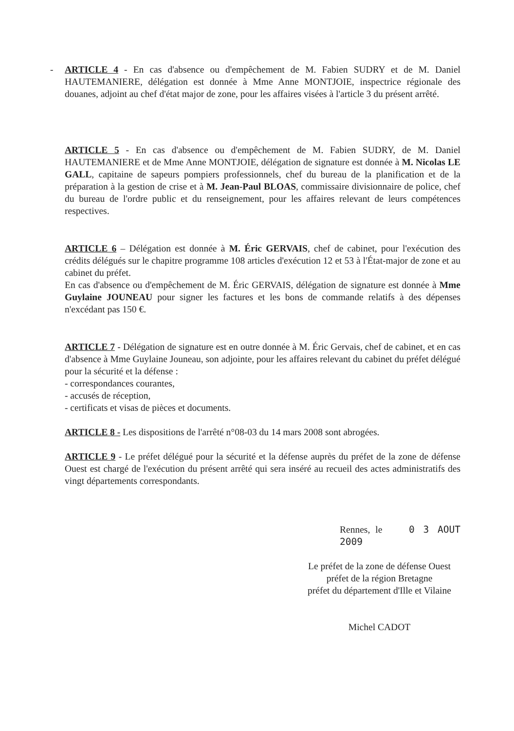- ARTICLE 4 - En cas d'absence ou d'empêchement de M. Fabien SUDRY et de M. Daniel HAUTEMANIERE, délégation est donnée à Mme Anne MONTJOIE, inspectrice régionale des douanes, adjoint au chef d'état major de zone, pour les affaires visées à l'article 3 du présent arrêté.
ARTICLE 5 - En cas d'absence ou d'empêchement de M. Fabien SUDRY, de M. Daniel HAUTEMANIERE et de Mme Anne MONTJOIE, délégation de signature est donnée à M. Nicolas LE GALL, capitaine de sapeurs pompiers professionnels, chef du bureau de la planification et de la préparation à la gestion de crise et à M. Jean-Paul BLOAS, commissaire divisionnaire de police, chef du bureau de l'ordre public et du renseignement, pour les affaires relevant de leurs compétences respectives.
ARTICLE 6 – Délégation est donnée à M. Éric GERVAIS, chef de cabinet, pour l'exécution des crédits délégués sur le chapitre programme 108 articles d'exécution 12 et 53 à l'État-major de zone et au cabinet du préfet.
En cas d'absence ou d'empêchement de M. Éric GERVAIS, délégation de signature est donnée à Mme Guylaine JOUNEAU pour signer les factures et les bons de commande relatifs à des dépenses n'excédant pas 150 €.
ARTICLE 7 - Délégation de signature est en outre donnée à M. Éric Gervais, chef de cabinet, et en cas d'absence à Mme Guylaine Jouneau, son adjointe, pour les affaires relevant du cabinet du préfet délégué pour la sécurité et la défense :
- correspondances courantes,
- accusés de réception,
- certificats et visas de pièces et documents.
ARTICLE 8 - Les dispositions de l'arrêté n°08-03 du 14 mars 2008 sont abrogées.
ARTICLE 9 - Le préfet délégué pour la sécurité et la défense auprès du préfet de la zone de défense Ouest est chargé de l'exécution du présent arrêté qui sera inséré au recueil des actes administratifs des vingt départements correspondants.
Rennes, le 0 3 AOUT 2009
Le préfet de la zone de défense Ouest
préfet de la région Bretagne
préfet du département d'Ille et Vilaine
Michel CADOT